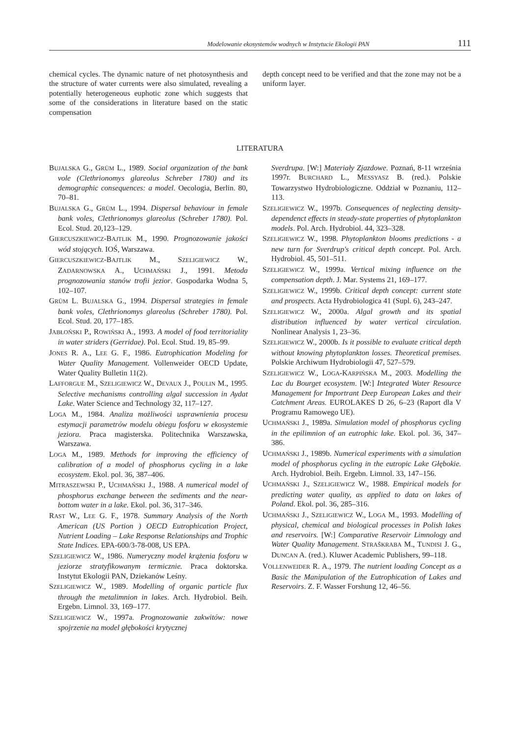Modelowanie ekosystemów wodnych w Instytucie Ekologii PAN 111
chemical cycles. The dynamic nature of net photosynthesis and the structure of water currents were also simulated, revealing a potentially heterogeneous euphotic zone which suggests that some of the considerations in literature based on the static compensation
depth concept need to be verified and that the zone may not be a uniform layer.
LITERATURA
BUJALSKA G., GRÜM L., 1989. Social organization of the bank vole (Clethrionomys glareolus Schreber 1780) and its demographic consequences: a model. Oecologia, Berlin. 80, 70–81.
BUJALSKA G., GRÜM L., 1994. Dispersal behaviour in female bank voles, Clethrionomys glareolus (Schreber 1780). Pol. Ecol. Stud. 20,123–129.
GIERCUSZKIEWICZ-BAJTLIK M., 1990. Prognozowanie jakości wód stojących. IOŚ, Warszawa.
GIERCUSZKIEWICZ-BAJTLIK M., SZELIGIEWICZ W., ZADARNOWSKA A., UCHMAŃSKI J., 1991. Metoda prognozowania stanów trofii jezior. Gospodarka Wodna 5, 102–107.
GRÜM L. BUJALSKA G., 1994. Dispersal strategies in female bank voles, Clethrionomys glareolus (Schreber 1780). Pol. Ecol. Stud. 20, 177–185.
JABŁOŃSKI P., ROWIŃSKI A., 1993. A model of food territoriality in water striders (Gerridae). Pol. Ecol. Stud. 19, 85–99.
JONES R. A., LEE G. F., 1986. Eutrophication Modeling for Water Quality Management. Vollenweider OECD Update, Water Quality Bulletin 11(2).
LAFFORGUE M., SZELIGIEWICZ W., DEVAUX J., POULIN M., 1995. Selective mechanisms controlling algal succession in Aydat Lake. Water Science and Technology 32, 117–127.
LOGA M., 1984. Analiza możliwości usprawnienia procesu estymacji parametrów modelu obiegu fosforu w ekosystemie jeziora. Praca magisterska. Politechnika Warszawska, Warszawa.
LOGA M., 1989. Methods for improving the efficiency of calibration of a model of phosphorus cycling in a lake ecosystem. Ekol. pol. 36, 387–406.
MITRASZEWSKI P., UCHMAŃSKI J., 1988. A numerical model of phosphorus exchange between the sediments and the near-bottom water in a lake. Ekol. pol. 36, 317–346.
RAST W., LEE G. F., 1978. Summary Analysis of the North American (US Portion ) OECD Eutrophication Project, Nutrient Loading – Lake Response Relationships and Trophic State Indices. EPA-600/3-78-008, US EPA.
SZELIGIEWICZ W., 1986. Numeryczny model krążenia fosforu w jeziorze stratyfikowanym termicznie. Praca doktorska. Instytut Ekologii PAN, Dziekanów Leśny.
SZELIGIEWICZ W., 1989. Modelling of organic particle flux through the metalimnion in lakes. Arch. Hydrobiol. Beih. Ergebn. Limnol. 33, 169–177.
SZELIGIEWICZ W., 1997a. Prognozowanie zakwitów: nowe spojrzenie na model głębokości krytycznej
Sverdrupa. [W:] Materiały Zjazdowe. Poznań, 8-11 września 1997r. BURCHARD L., MESSYASZ B. (red.). Polskie Towarzystwo Hydrobiologiczne. Oddział w Poznaniu, 112–113.
SZELIGIEWICZ W., 1997b. Consequences of neglecting density-dependenct effects in steady-state properties of phytoplankton models. Pol. Arch. Hydrobiol. 44, 323–328.
SZELIGIEWICZ W., 1998. Phytoplankton blooms predictions - a new turn for Sverdrup's critical depth concept. Pol. Arch. Hydrobiol. 45, 501–511.
SZELIGIEWICZ W., 1999a. Vertical mixing influence on the compensation depth. J. Mar. Systems 21, 169–177.
SZELIGIEWICZ W., 1999b. Critical depth concept: current state and prospects. Acta Hydrobiologica 41 (Supl. 6), 243–247.
SZELIGIEWICZ W., 2000a. Algal growth and its spatial distribution influenced by water vertical circulation. Nonlinear Analysis 1, 23–36.
SZELIGIEWICZ W., 2000b. Is it possible to evaluate critical depth without knowing phytoplankton losses. Theoretical premises. Polskie Archiwum Hydrobiologii 47, 527–579.
SZELIGIEWICZ W., LOGA-KARPIŃSKA M., 2003. Modelling the Lac du Bourget ecosystem. [W:] Integrated Water Resource Management for Importrant Deep European Lakes and their Catchment Areas. EUROLAKES D 26, 6–23 (Raport dla V Programu Ramowego UE).
UCHMAŃSKI J., 1989a. Simulation model of phosphorus cycling in the epilimnion of an eutrophic lake. Ekol. pol. 36, 347–386.
UCHMAŃSKI J., 1989b. Numerical experiments with a simulation model of phosphorus cycling in the eutropic Lake Głębokie. Arch. Hydrobiol. Beih. Ergebn. Limnol. 33, 147–156.
UCHMAŃSKI J., SZELIGIEWICZ W., 1988. Empirical models for predicting water quality, as applied to data on lakes of Poland. Ekol. pol. 36, 285–316.
UCHMAŃSKI J., SZELIGIEWICZ W., LOGA M., 1993. Modelling of physical, chemical and biological processes in Polish lakes and reservoirs. [W:] Comparative Reservoir Limnology and Water Quality Management. STRAŠKRABA M., TUNDISI J. G., DUNCAN A. (red.). Kluwer Academic Publishers, 99–118.
VOLLENWEIDER R. A., 1979. The nutrient loading Concept as a Basic the Manipulation of the Eutrophication of Lakes and Reservoirs. Z. F. Wasser Forshung 12, 46–56.